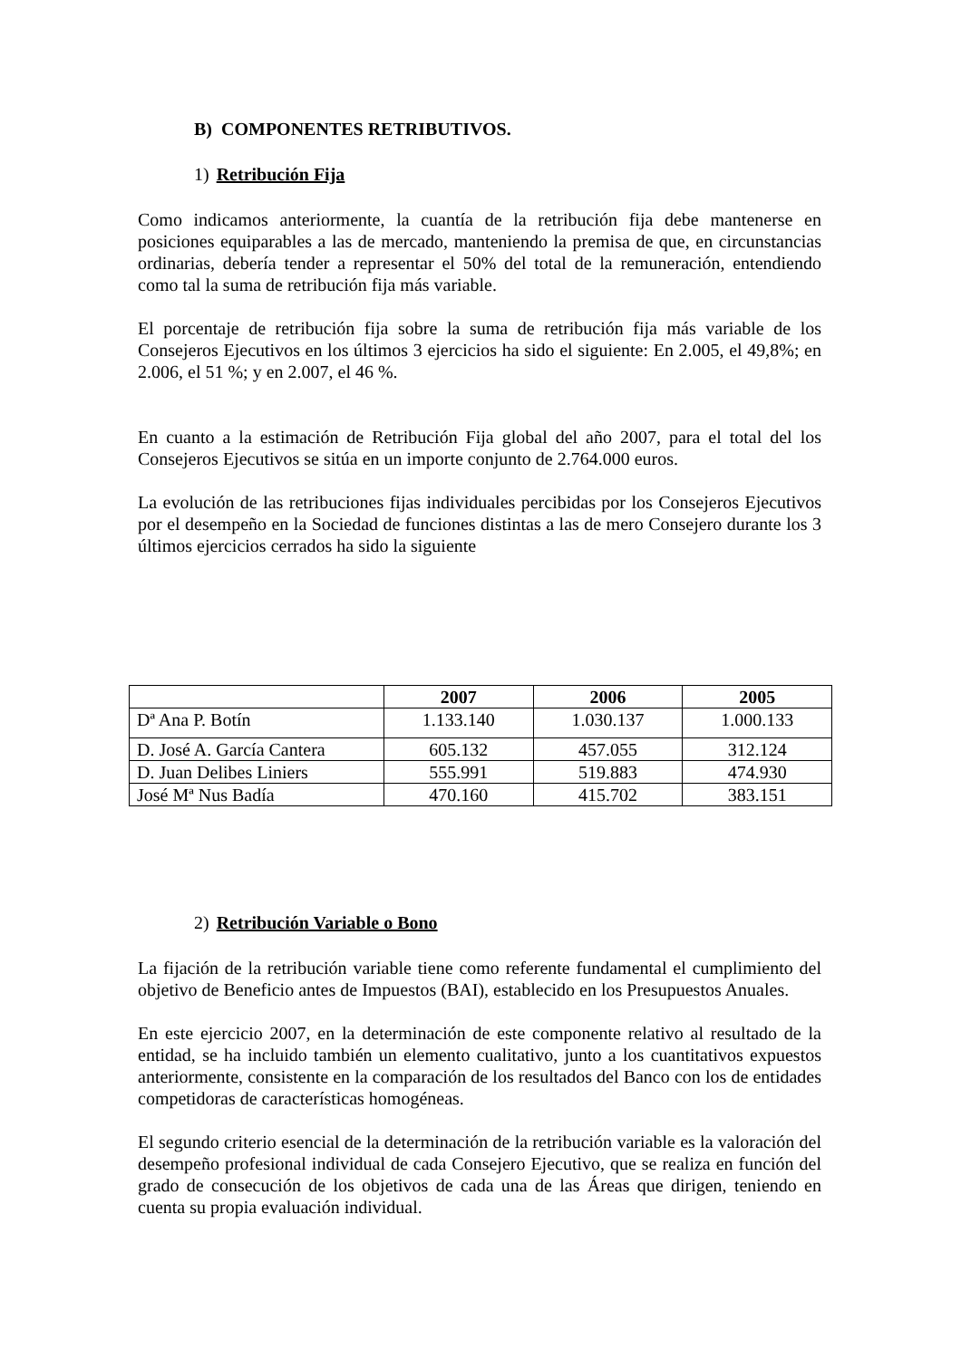B) COMPONENTES RETRIBUTIVOS.
1) Retribución Fija
Como indicamos anteriormente, la cuantía de la retribución fija debe mantenerse en posiciones equiparables a las de mercado, manteniendo la premisa de que, en circunstancias ordinarias, debería tender a representar el 50% del total de la remuneración, entendiendo como tal la suma de retribución fija más variable.
El porcentaje de retribución fija sobre la suma de retribución fija más variable de los Consejeros Ejecutivos en los últimos 3 ejercicios ha sido el siguiente: En 2.005, el 49,8%; en 2.006, el 51 %; y en 2.007, el 46 %.
En cuanto a la estimación de Retribución Fija global del año 2007, para el total del los Consejeros Ejecutivos se sitúa en un importe conjunto de 2.764.000 euros.
La evolución de las retribuciones fijas individuales percibidas por los Consejeros Ejecutivos por el desempeño en la Sociedad de funciones distintas a las de mero Consejero durante los 3 últimos ejercicios cerrados ha sido la siguiente
| | 2007 | 2006 | 2005 |
| --- | --- | --- | --- |
| Dª Ana P. Botín | 1.133.140 | 1.030.137 | 1.000.133 |
| D. José A. García Cantera | 605.132 | 457.055 | 312.124 |
| D. Juan Delibes Liniers | 555.991 | 519.883 | 474.930 |
| José Mª Nus Badía | 470.160 | 415.702 | 383.151 |
2) Retribución Variable o Bono
La fijación de la retribución variable tiene como referente fundamental el cumplimiento del objetivo de Beneficio antes de Impuestos (BAI), establecido en los Presupuestos Anuales.
En este ejercicio 2007, en la determinación de este componente relativo al resultado de la entidad, se ha incluido también un elemento cualitativo, junto a los cuantitativos expuestos anteriormente, consistente en la comparación de los resultados del Banco con los de entidades competidoras de características homogéneas.
El segundo criterio esencial de la determinación de la retribución variable es la valoración del desempeño profesional individual de cada Consejero Ejecutivo, que se realiza en función del grado de consecución de los objetivos de cada una de las Áreas que dirigen, teniendo en cuenta su propia evaluación individual.